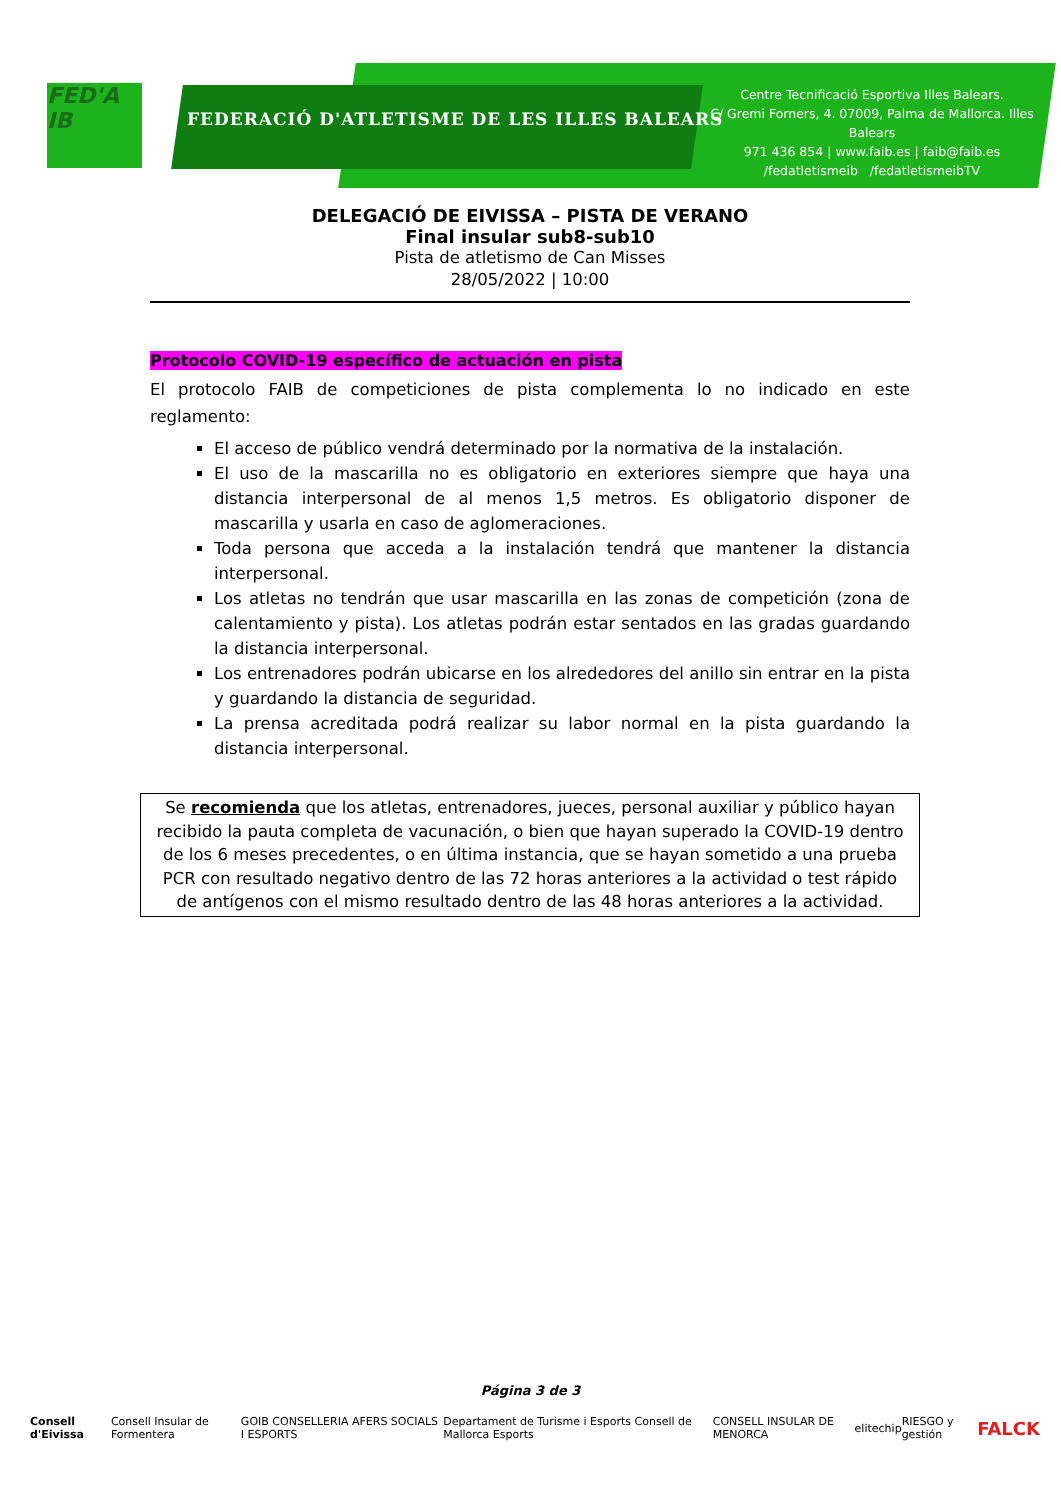FED'A IB
FEDERACIÓ D'ATLETISME DE LES ILLES BALEARS
Centre Tecnificació Esportiva Illes Balears.
C/ Gremi Forners, 4. 07009, Palma de Mallorca. Illes Balears
971 436 854 | www.faib.es | faib@faib.es
/fedatletismeib /fedatletismeibTV
DELEGACIÓ DE EIVISSA – PISTA DE VERANO
Final insular sub8-sub10
Pista de atletismo de Can Misses
28/05/2022 | 10:00
Protocolo COVID-19 específico de actuación en pista
El protocolo FAIB de competiciones de pista complementa lo no indicado en este reglamento:
El acceso de público vendrá determinado por la normativa de la instalación.
El uso de la mascarilla no es obligatorio en exteriores siempre que haya una distancia interpersonal de al menos 1,5 metros. Es obligatorio disponer de mascarilla y usarla en caso de aglomeraciones.
Toda persona que acceda a la instalación tendrá que mantener la distancia interpersonal.
Los atletas no tendrán que usar mascarilla en las zonas de competición (zona de calentamiento y pista). Los atletas podrán estar sentados en las gradas guardando la distancia interpersonal.
Los entrenadores podrán ubicarse en los alrededores del anillo sin entrar en la pista y guardando la distancia de seguridad.
La prensa acreditada podrá realizar su labor normal en la pista guardando la distancia interpersonal.
Se recomienda que los atletas, entrenadores, jueces, personal auxiliar y público hayan recibido la pauta completa de vacunación, o bien que hayan superado la COVID-19 dentro de los 6 meses precedentes, o en última instancia, que se hayan sometido a una prueba PCR con resultado negativo dentro de las 72 horas anteriores a la actividad o test rápido de antígenos con el mismo resultado dentro de las 48 horas anteriores a la actividad.
Página 3 de 3
Consell d'Eivissa Consell Insular de Formentera GOIB CONSELLERIA AFERS SOCIALS I ESPORTS Departament de Turisme i Esports Consell de Mallorca Esports CONSELL INSULAR DE MENORCA elitechip RIESGO y gestión FALCK